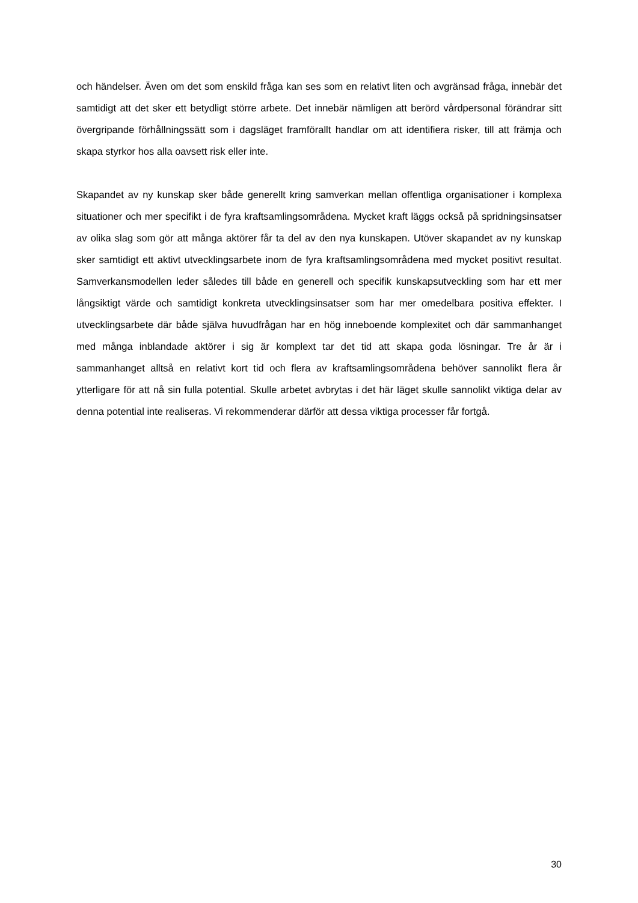och händelser. Även om det som enskild fråga kan ses som en relativt liten och avgränsad fråga, innebär det samtidigt att det sker ett betydligt större arbete. Det innebär nämligen att berörd vårdpersonal förändrar sitt övergripande förhållningssätt som i dagsläget framförallt handlar om att identifiera risker, till att främja och skapa styrkor hos alla oavsett risk eller inte.
Skapandet av ny kunskap sker både generellt kring samverkan mellan offentliga organisationer i komplexa situationer och mer specifikt i de fyra kraftsamlingsområdena. Mycket kraft läggs också på spridningsinsatser av olika slag som gör att många aktörer får ta del av den nya kunskapen. Utöver skapandet av ny kunskap sker samtidigt ett aktivt utvecklingsarbete inom de fyra kraftsamlingsområdena med mycket positivt resultat. Samverkansmodellen leder således till både en generell och specifik kunskapsutveckling som har ett mer långsiktigt värde och samtidigt konkreta utvecklingsinsatser som har mer omedelbara positiva effekter. I utvecklingsarbete där både själva huvudfrågan har en hög inneboende komplexitet och där sammanhanget med många inblandade aktörer i sig är komplext tar det tid att skapa goda lösningar. Tre år är i sammanhanget alltså en relativt kort tid och flera av kraftsamlingsområdena behöver sannolikt flera år ytterligare för att nå sin fulla potential. Skulle arbetet avbrytas i det här läget skulle sannolikt viktiga delar av denna potential inte realiseras. Vi rekommenderar därför att dessa viktiga processer får fortgå.
30